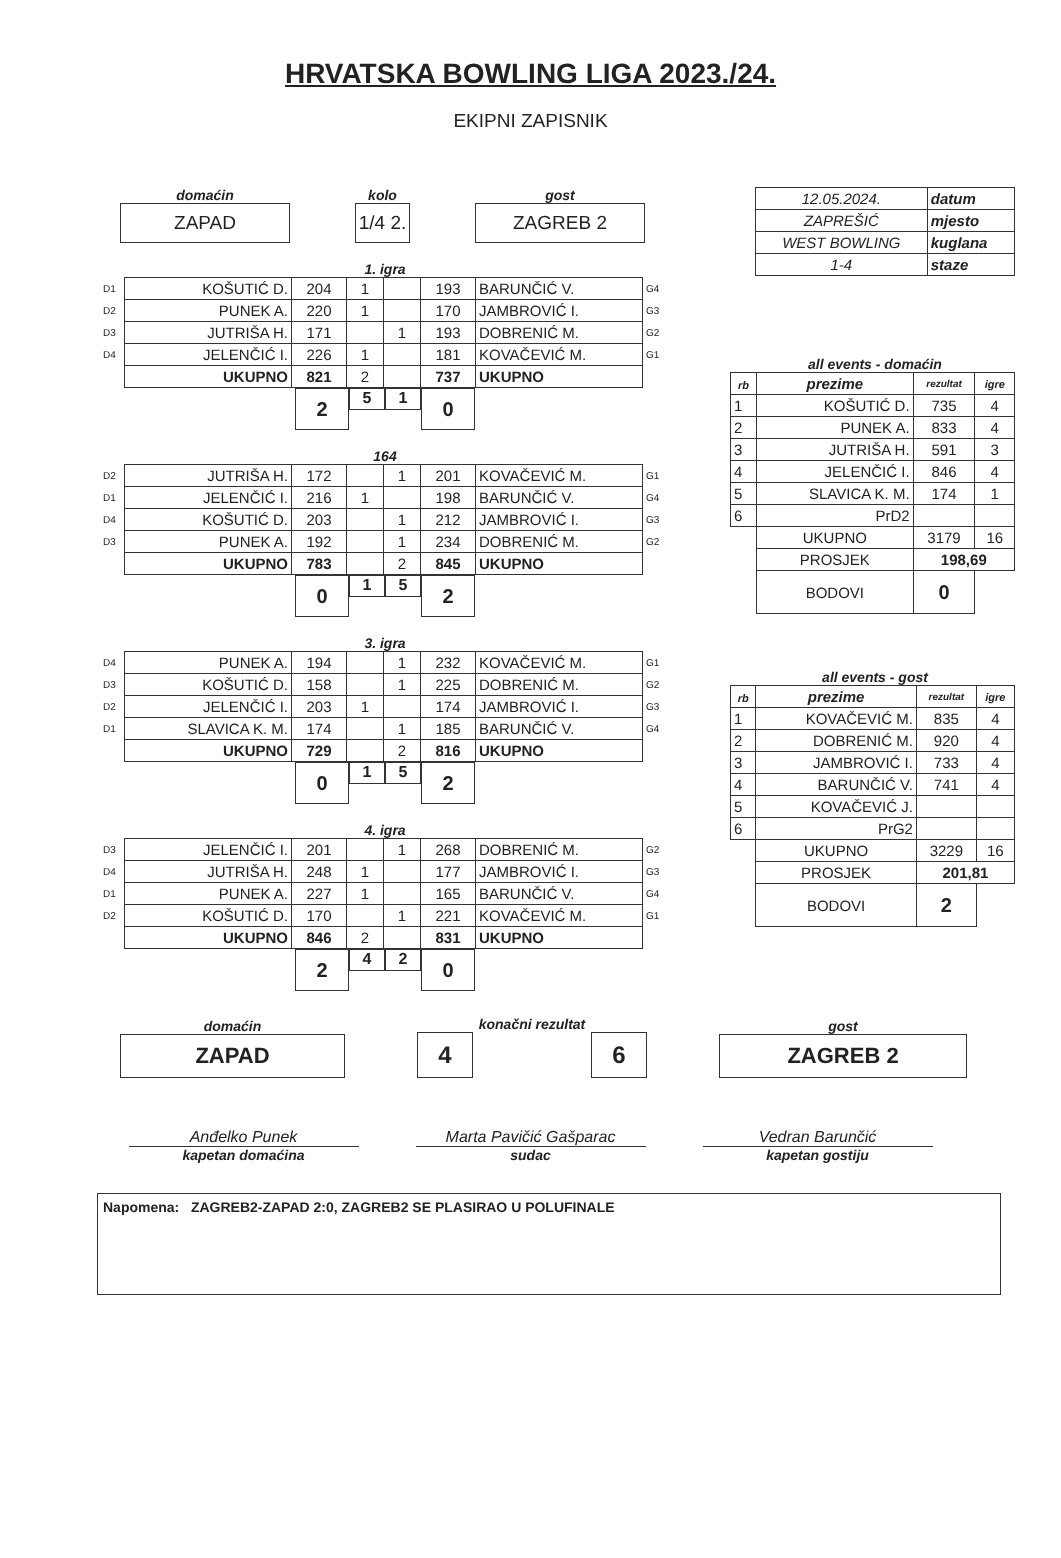HRVATSKA BOWLING LIGA 2023./24.
EKIPNI ZAPISNIK
domaćin
ZAPAD
kolo
1/4 2.
gost
ZAGREB 2
1. igra
| D1 | KOŠUTIĆ D. | 204 | 1 | | 193 | BARUNČIĆ V. | G4 |
| D2 | PUNEK A. | 220 | 1 | | 170 | JAMBROVIĆ I. | G3 |
| D3 | JUTRIŠA H. | 171 | | 1 | 193 | DOBRENIĆ M. | G2 |
| D4 | JELENČIĆ I. | 226 | 1 | | 181 | KOVAČEVIĆ M. | G1 |
| | UKUPNO | 821 | 2 | | 737 | UKUPNO | |
2
5 1
0
164
| D2 | JUTRIŠA H. | 172 | | 1 | 201 | KOVAČEVIĆ M. | G1 |
| D1 | JELENČIĆ I. | 216 | 1 | | 198 | BARUNČIĆ V. | G4 |
| D4 | KOŠUTIĆ D. | 203 | | 1 | 212 | JAMBROVIĆ I. | G3 |
| D3 | PUNEK A. | 192 | | 1 | 234 | DOBRENIĆ M. | G2 |
| | UKUPNO | 783 | | 2 | 845 | UKUPNO | |
0
1 5
2
3. igra
| D4 | PUNEK A. | 194 | | 1 | 232 | KOVAČEVIĆ M. | G1 |
| D3 | KOŠUTIĆ D. | 158 | | 1 | 225 | DOBRENIĆ M. | G2 |
| D2 | JELENČIĆ I. | 203 | 1 | | 174 | JAMBROVIĆ I. | G3 |
| D1 | SLAVICA K. M. | 174 | | 1 | 185 | BARUNČIĆ V. | G4 |
| | UKUPNO | 729 | | 2 | 816 | UKUPNO | |
0
1 5
2
4. igra
| D3 | JELENČIĆ I. | 201 | | 1 | 268 | DOBRENIĆ M. | G2 |
| D4 | JUTRIŠA H. | 248 | 1 | | 177 | JAMBROVIĆ I. | G3 |
| D1 | PUNEK A. | 227 | 1 | | 165 | BARUNČIĆ V. | G4 |
| D2 | KOŠUTIĆ D. | 170 | | 1 | 221 | KOVAČEVIĆ M. | G1 |
| | UKUPNO | 846 | 2 | | 831 | UKUPNO | |
2
4 2
0
| 12.05.2024. | datum |
| ZAPREŠIĆ | mjesto |
| WEST BOWLING | kuglana |
| 1-4 | staze |
all events - domaćin
| rb | prezime | rezultat | igre |
| --- | --- | --- | --- |
| 1 | KOŠUTIĆ D. | 735 | 4 |
| 2 | PUNEK A. | 833 | 4 |
| 3 | JUTRIŠA H. | 591 | 3 |
| 4 | JELENČIĆ I. | 846 | 4 |
| 5 | SLAVICA K. M. | 174 | 1 |
| 6 | PrD2 | | |
| | UKUPNO | 3179 | 16 |
| | PROSJEK | 198,69 | |
| | BODOVI | 0 | |
all events - gost
| rb | prezime | rezultat | igre |
| --- | --- | --- | --- |
| 1 | KOVAČEVIĆ M. | 835 | 4 |
| 2 | DOBRENIĆ M. | 920 | 4 |
| 3 | JAMBROVIĆ I. | 733 | 4 |
| 4 | BARUNČIĆ V. | 741 | 4 |
| 5 | KOVAČEVIĆ J. | | |
| 6 | PrG2 | | |
| | UKUPNO | 3229 | 16 |
| | PROSJEK | 201,81 | |
| | BODOVI | 2 | |
domaćin
ZAPAD
konačni rezultat
4 6
gost
ZAGREB 2
Anđelko Punek
kapetan domaćina
Marta Pavičić Gašparac
sudac
Vedran Barunčić
kapetan gostiju
Napomena: ZAGREB2-ZAPAD 2:0, ZAGREB2 SE PLASIRAO U POLUFINALE